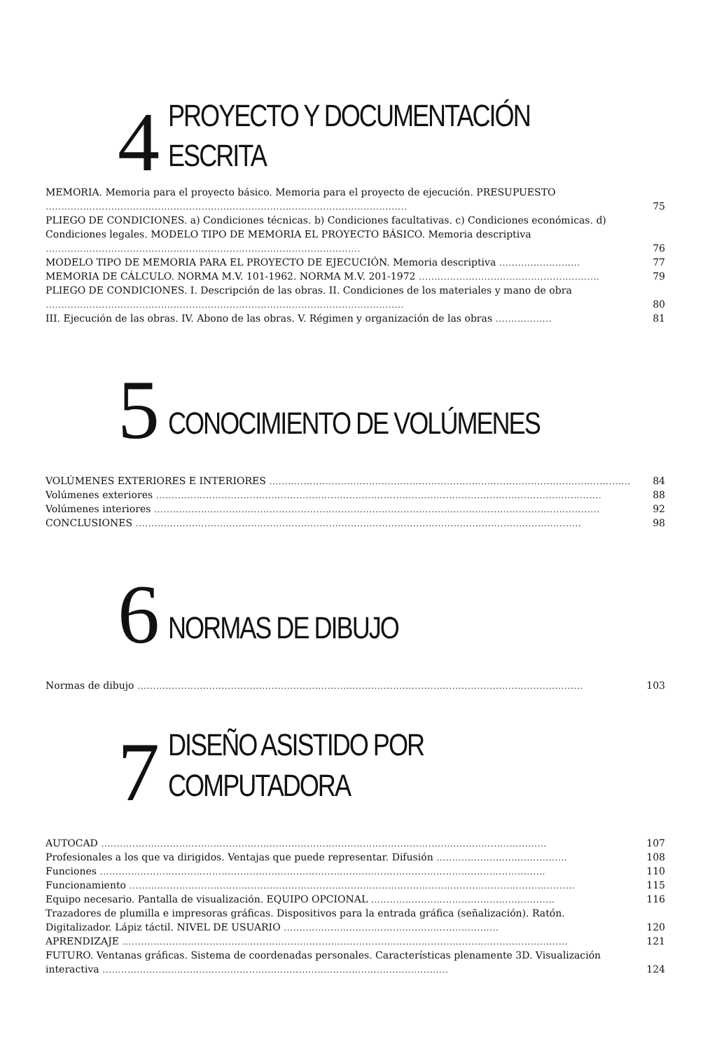4
PROYECTO Y DOCUMENTACIÓN
ESCRITA
MEMORIA. Memoria para el proyecto básico. Memoria para el proyecto de ejecución. PRESUPUESTO ....................................................................................................................
75
PLIEGO DE CONDICIONES. a) Condiciones técnicas. b) Condiciones facultativas. c) Condiciones económicas. d) Condiciones legales. MODELO TIPO DE MEMORIA EL PROYECTO BÁSICO. Memoria descriptiva .....................................................................................................
76
MODELO TIPO DE MEMORIA PARA EL PROYECTO DE EJECUCIÓN. Memoria descriptiva ..........................
77
MEMORIA DE CÁLCULO. NORMA M.V. 101-1962. NORMA M.V. 201-1972 ..........................................................
79
PLIEGO DE CONDICIONES. I. Descripción de las obras. II. Condiciones de los materiales y mano de obra ...................................................................................................................
80
III. Ejecución de las obras. IV. Abono de las obras. V. Régimen y organización de las obras ..................
81
5
CONOCIMIENTO DE VOLÚMENES
VOLÚMENES EXTERIORES E INTERIORES ........................................................................................................................
84
Volúmenes exteriores ...............................................................................................................................................
88
Volúmenes interiores ...............................................................................................................................................
92
CONCLUSIONES ...............................................................................................................................................
98
6
NORMAS DE DIBUJO
Normas de dibujo ...............................................................................................................................................
103
7
DISEÑO ASISTIDO POR
COMPUTADORA
AUTOCAD ...............................................................................................................................................
107
Profesionales a los que va dirigidos. Ventajas que puede representar. Difusión ..........................................
108
Funciones ...............................................................................................................................................
110
Funcionamiento ...............................................................................................................................................
115
Equipo necesario. Pantalla de visualización. EQUIPO OPCIONAL ...........................................................
116
Trazadores de plumilla e impresoras gráficas. Dispositivos para la entrada gráfica (señalización). Ratón. Digitalizador. Lápiz táctil. NIVEL DE USUARIO .....................................................................
120
APRENDIZAJE ...............................................................................................................................................
121
FUTURO. Ventanas gráficas. Sistema de coordenadas personales. Características plenamente 3D. Visualización interactiva ...............................................................................................................
124